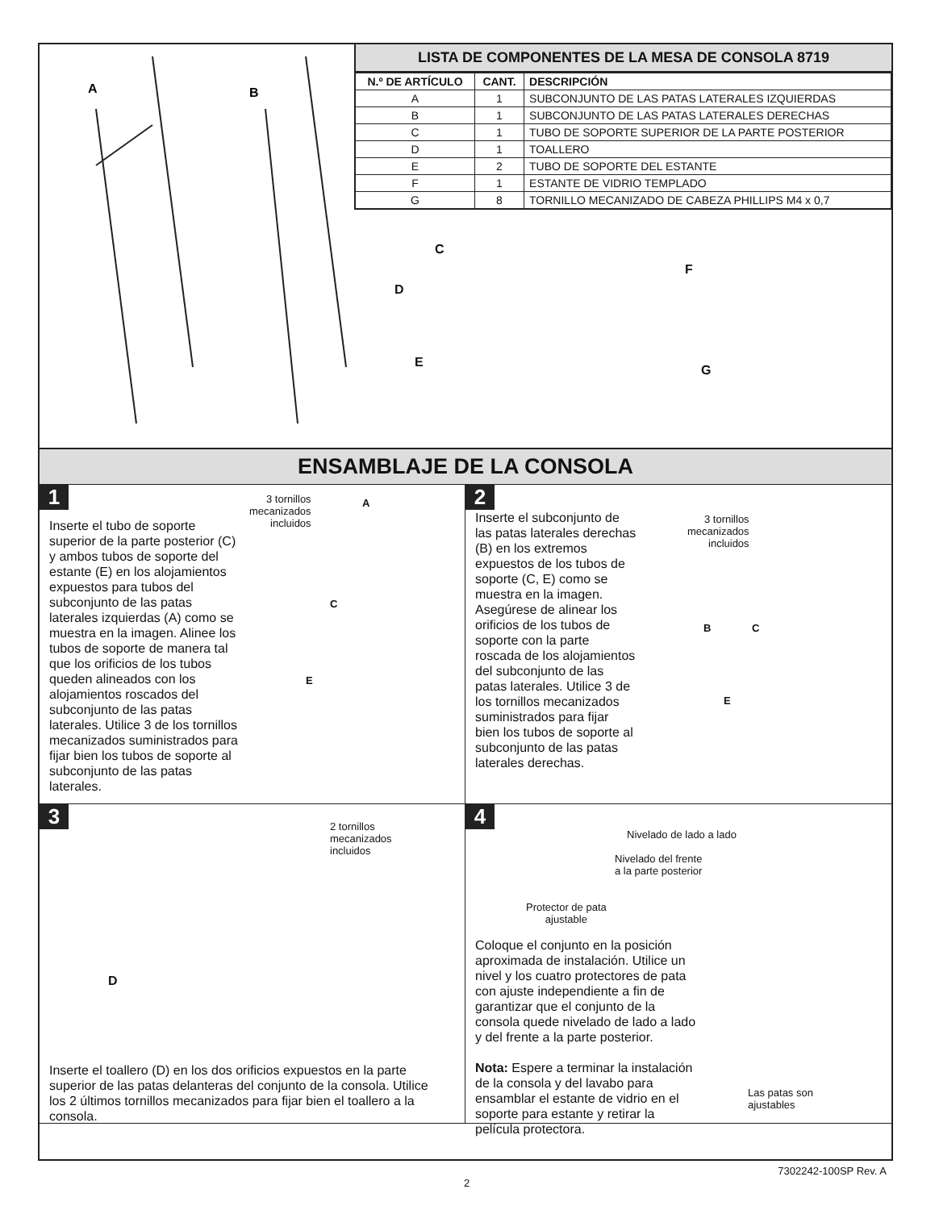A
B
LISTA DE COMPONENTES DE LA MESA DE CONSOLA 8719
| N.º DE ARTÍCULO | CANT. | DESCRIPCIÓN |
| --- | --- | --- |
| A | 1 | SUBCONJUNTO DE LAS PATAS LATERALES IZQUIERDAS |
| B | 1 | SUBCONJUNTO DE LAS PATAS LATERALES DERECHAS |
| C | 1 | TUBO DE SOPORTE SUPERIOR DE LA PARTE POSTERIOR |
| D | 1 | TOALLERO |
| E | 2 | TUBO DE SOPORTE DEL ESTANTE |
| F | 1 | ESTANTE DE VIDRIO TEMPLADO |
| G | 8 | TORNILLO MECANIZADO DE CABEZA PHILLIPS M4 x 0,7 |
C
D
F
E
G
ENSAMBLAJE DE LA CONSOLA
1
Inserte el tubo de soporte superior de la parte posterior (C) y ambos tubos de soporte del estante (E) en los alojamientos expuestos para tubos del subconjunto de las patas laterales izquierdas (A) como se muestra en la imagen. Alinee los tubos de soporte de manera tal que los orificios de los tubos queden alineados con los alojamientos roscados del subconjunto de las patas laterales. Utilice 3 de los tornillos mecanizados suministrados para fijar bien los tubos de soporte al subconjunto de las patas laterales.
3 tornillos
mecanizados
incluidos
A
C
E
2
Inserte el subconjunto de las patas laterales derechas (B) en los extremos expuestos de los tubos de soporte (C, E) como se muestra en la imagen. Asegúrese de alinear los orificios de los tubos de soporte con la parte roscada de los alojamientos del subconjunto de las patas laterales. Utilice 3 de los tornillos mecanizados suministrados para fijar bien los tubos de soporte al subconjunto de las patas laterales derechas.
3 tornillos
mecanizados
incluidos
B C
E
3 2 tornillos
mecanizados
incluidos
D
Inserte el toallero (D) en los dos orificios expuestos en la parte superior de las patas delanteras del conjunto de la consola. Utilice los 2 últimos tornillos mecanizados para fijar bien el toallero a la consola.
4
Nivelado de lado a lado
Nivelado del frente
a la parte posterior
Protector de pata
ajustable
Coloque el conjunto en la posición aproximada de instalación. Utilice un nivel y los cuatro protectores de pata con ajuste independiente a fin de garantizar que el conjunto de la consola quede nivelado de lado a lado y del frente a la parte posterior.
Nota: Espere a terminar la instalación de la consola y del lavabo para ensamblar el estante de vidrio en el soporte para estante y retirar la película protectora.
Las patas son
ajustables
7302242-100SP Rev. A
2